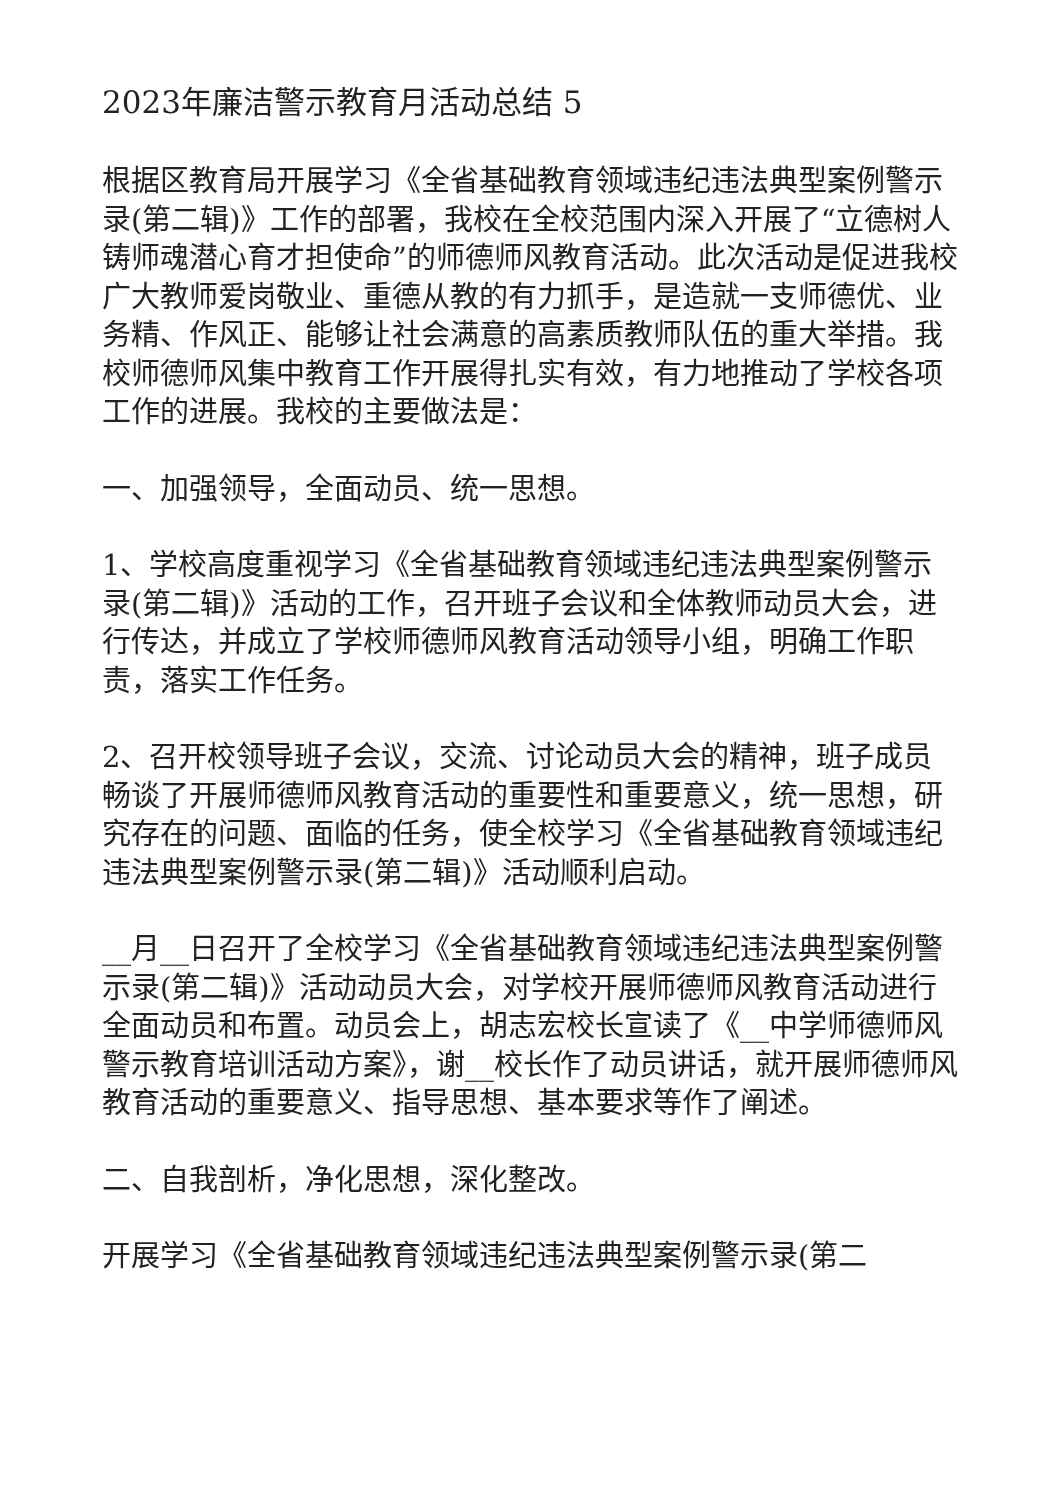2023年廉洁警示教育月活动总结 5
根据区教育局开展学习《全省基础教育领域违纪违法典型案例警示录(第二辑)》工作的部署，我校在全校范围内深入开展了“立德树人铸师魂潜心育才担使命”的师德师风教育活动。此次活动是促进我校广大教师爱岗敬业、重德从教的有力抓手，是造就一支师德优、业务精、作风正、能够让社会满意的高素质教师队伍的重大举措。我校师德师风集中教育工作开展得扎实有效，有力地推动了学校各项工作的进展。我校的主要做法是：
一、加强领导，全面动员、统一思想。
1、学校高度重视学习《全省基础教育领域违纪违法典型案例警示录(第二辑)》活动的工作，召开班子会议和全体教师动员大会，进行传达，并成立了学校师德师风教育活动领导小组，明确工作职责，落实工作任务。
2、召开校领导班子会议，交流、讨论动员大会的精神，班子成员畅谈了开展师德师风教育活动的重要性和重要意义，统一思想，研究存在的问题、面临的任务，使全校学习《全省基础教育领域违纪违法典型案例警示录(第二辑)》活动顺利启动。
__月__日召开了全校学习《全省基础教育领域违纪违法典型案例警示录(第二辑)》活动动员大会，对学校开展师德师风教育活动进行全面动员和布置。动员会上，胡志宏校长宣读了《__中学师德师风警示教育培训活动方案》，谢__校长作了动员讲话，就开展师德师风教育活动的重要意义、指导思想、基本要求等作了阐述。
二、自我剖析，净化思想，深化整改。
开展学习《全省基础教育领域违纪违法典型案例警示录(第二